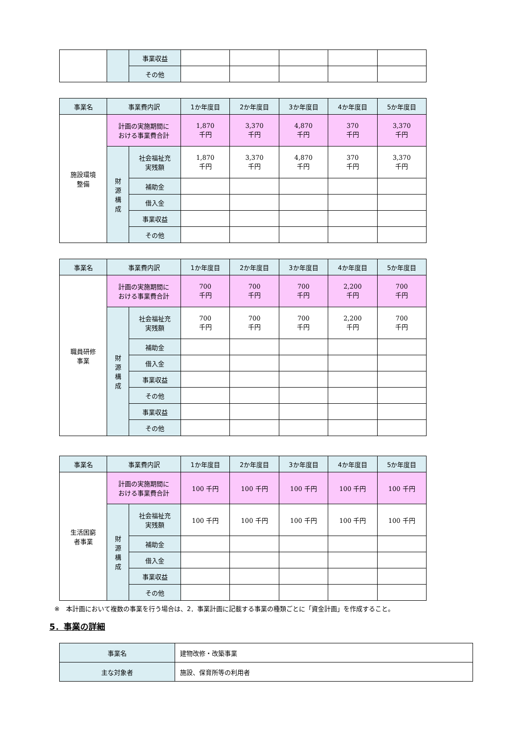| | | 事業収益 | | | | | |
| | | その他 | | | | | |
| 事業名 | 事業費内訳 | | 1か年度目 | 2か年度目 | 3か年度目 | 4か年度目 | 5か年度目 |
| --- | --- | --- | --- | --- | --- | --- | --- |
| 施設環境 整備 | 計画の実施期間に おける事業費合計 | | 1,870 千円 | 3,370 千円 | 4,870 千円 | 370 千円 | 3,370 千円 |
| | 財 源 構 成 | 社会福祉充 実残額 | 1,870 千円 | 3,370 千円 | 4,870 千円 | 370 千円 | 3,370 千円 |
| | | 補助金 | | | | | |
| | | 借入金 | | | | | |
| | | 事業収益 | | | | | |
| | | その他 | | | | | |
| 事業名 | 事業費内訳 | | 1か年度目 | 2か年度目 | 3か年度目 | 4か年度目 | 5か年度目 |
| --- | --- | --- | --- | --- | --- | --- | --- |
| 職員研修 事業 | 計画の実施期間に おける事業費合計 | | 700 千円 | 700 千円 | 700 千円 | 2,200 千円 | 700 千円 |
| | 財 源 構 成 | 社会福祉充 実残額 | 700 千円 | 700 千円 | 700 千円 | 2,200 千円 | 700 千円 |
| | | 補助金 | | | | | |
| | | 借入金 | | | | | |
| | | 事業収益 | | | | | |
| | | その他 | | | | | |
| | | 事業収益 | | | | | |
| | | その他 | | | | | |
| 事業名 | 事業費内訳 | | 1か年度目 | 2か年度目 | 3か年度目 | 4か年度目 | 5か年度目 |
| --- | --- | --- | --- | --- | --- | --- | --- |
| 生活困窮 者事業 | 計画の実施期間に おける事業費合計 | | 100 千円 | 100 千円 | 100 千円 | 100 千円 | 100 千円 |
| | 財 源 構 成 | 社会福祉充 実残額 | 100 千円 | 100 千円 | 100 千円 | 100 千円 | 100 千円 |
| | | 補助金 | | | | | |
| | | 借入金 | | | | | |
| | | 事業収益 | | | | | |
| | | その他 | | | | | |
※　本計画において複数の事業を行う場合は、2．事業計画に記載する事業の種類ごとに「資金計画」を作成すること。
5．事業の詳細
| 事業名 | 建物改修・改築事業 |
| 主な対象者 | 施設、保育所等の利用者 |